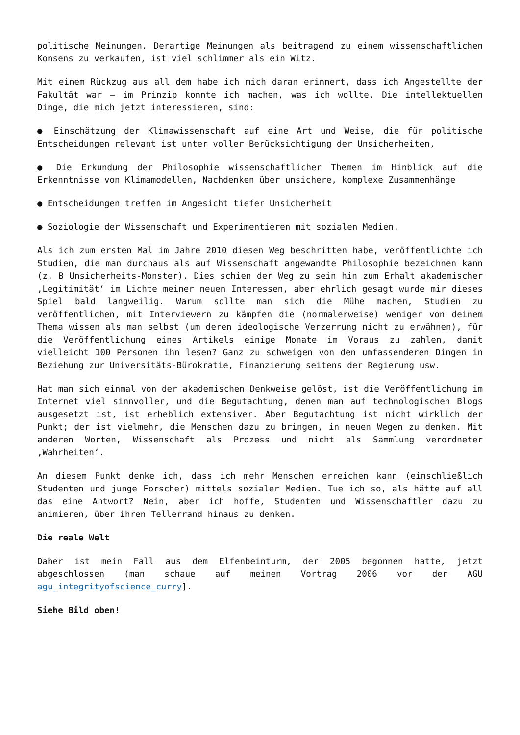politische Meinungen. Derartige Meinungen als beitragend zu einem wissenschaftlichen Konsens zu verkaufen, ist viel schlimmer als ein Witz.
Mit einem Rückzug aus all dem habe ich mich daran erinnert, dass ich Angestellte der Fakultät war – im Prinzip konnte ich machen, was ich wollte. Die intellektuellen Dinge, die mich jetzt interessieren, sind:
● Einschätzung der Klimawissenschaft auf eine Art und Weise, die für politische Entscheidungen relevant ist unter voller Berücksichtigung der Unsicherheiten,
● Die Erkundung der Philosophie wissenschaftlicher Themen im Hinblick auf die Erkenntnisse von Klimamodellen, Nachdenken über unsichere, komplexe Zusammenhänge
● Entscheidungen treffen im Angesicht tiefer Unsicherheit
● Soziologie der Wissenschaft und Experimentieren mit sozialen Medien.
Als ich zum ersten Mal im Jahre 2010 diesen Weg beschritten habe, veröffentlichte ich Studien, die man durchaus als auf Wissenschaft angewandte Philosophie bezeichnen kann (z. B Unsicherheits-Monster). Dies schien der Weg zu sein hin zum Erhalt akademischer ‚Legitimität‘ im Lichte meiner neuen Interessen, aber ehrlich gesagt wurde mir dieses Spiel bald langweilig. Warum sollte man sich die Mühe machen, Studien zu veröffentlichen, mit Interviewern zu kämpfen die (normalerweise) weniger von deinem Thema wissen als man selbst (um deren ideologische Verzerrung nicht zu erwähnen), für die Veröffentlichung eines Artikels einige Monate im Voraus zu zahlen, damit vielleicht 100 Personen ihn lesen? Ganz zu schweigen von den umfassenderen Dingen in Beziehung zur Universitäts-Bürokratie, Finanzierung seitens der Regierung usw.
Hat man sich einmal von der akademischen Denkweise gelöst, ist die Veröffentlichung im Internet viel sinnvoller, und die Begutachtung, denen man auf technologischen Blogs ausgesetzt ist, ist erheblich extensiver. Aber Begutachtung ist nicht wirklich der Punkt; der ist vielmehr, die Menschen dazu zu bringen, in neuen Wegen zu denken. Mit anderen Worten, Wissenschaft als Prozess und nicht als Sammlung verordneter ‚Wahrheiten‘.
An diesem Punkt denke ich, dass ich mehr Menschen erreichen kann (einschließlich Studenten und junge Forscher) mittels sozialer Medien. Tue ich so, als hätte auf all das eine Antwort? Nein, aber ich hoffe, Studenten und Wissenschaftler dazu zu animieren, über ihren Tellerrand hinaus zu denken.
Die reale Welt
Daher ist mein Fall aus dem Elfenbeinturm, der 2005 begonnen hatte, jetzt abgeschlossen (man schaue auf meinen Vortrag 2006 vor der AGU agu_integrityofscience_curry].
Siehe Bild oben!